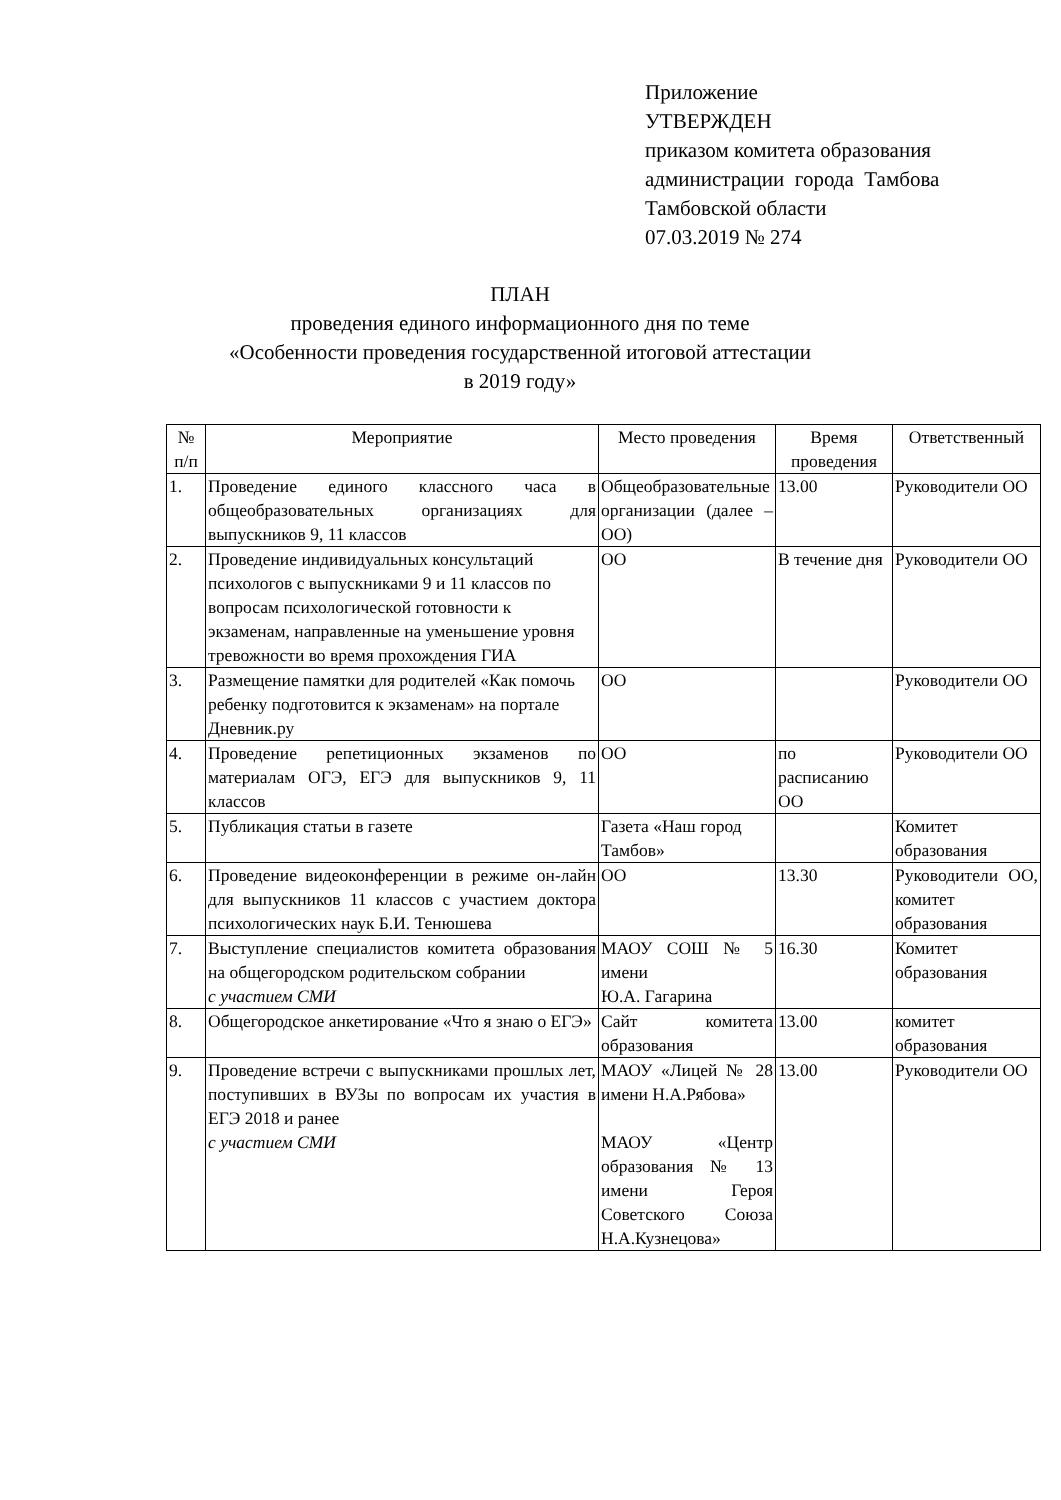Приложение
УТВЕРЖДЕН
приказом комитета образования
администрации города Тамбова
Тамбовской области
07.03.2019 № 274
ПЛАН
проведения единого информационного дня по теме
«Особенности проведения государственной итоговой аттестации
в 2019 году»
| № п/п | Мероприятие | Место проведения | Время проведения | Ответственный |
| --- | --- | --- | --- | --- |
| 1. | Проведение единого классного часа в общеобразовательных организациях для выпускников 9, 11 классов | Общеобразовательные организации (далее – ОО) | 13.00 | Руководители ОО |
| 2. | Проведение индивидуальных консультаций психологов с выпускниками 9 и 11 классов по вопросам психологической готовности к экзаменам, направленные на уменьшение уровня тревожности во время прохождения ГИА | ОО | В течение дня | Руководители ОО |
| 3. | Размещение памятки для родителей «Как помочь ребенку подготовится к экзаменам» на портале Дневник.ру | ОО | | Руководители ОО |
| 4. | Проведение репетиционных экзаменов по материалам ОГЭ, ЕГЭ для выпускников 9, 11 классов | ОО | по расписанию ОО | Руководители ОО |
| 5. | Публикация статьи в газете | Газета «Наш город Тамбов» | | Комитет образования |
| 6. | Проведение видеоконференции в режиме он-лайн для выпускников 11 классов с участием доктора психологических наук Б.И. Тенюшева | ОО | 13.30 | Руководители ОО, комитет образования |
| 7. | Выступление специалистов комитета образования на общегородском родительском собрании с участием СМИ | МАОУ СОШ № 5 имени Ю.А. Гагарина | 16.30 | Комитет образования |
| 8. | Общегородское анкетирование «Что я знаю о ЕГЭ» | Сайт комитета образования | 13.00 | комитет образования |
| 9. | Проведение встречи с выпускниками прошлых лет, поступивших в ВУЗы по вопросам их участия в ЕГЭ 2018 и ранее с участием СМИ | МАОУ «Лицей № 28 имени Н.А.Рябова» МАОУ «Центр образования № 13 имени Героя Советского Союза Н.А.Кузнецова» | 13.00 | Руководители ОО |